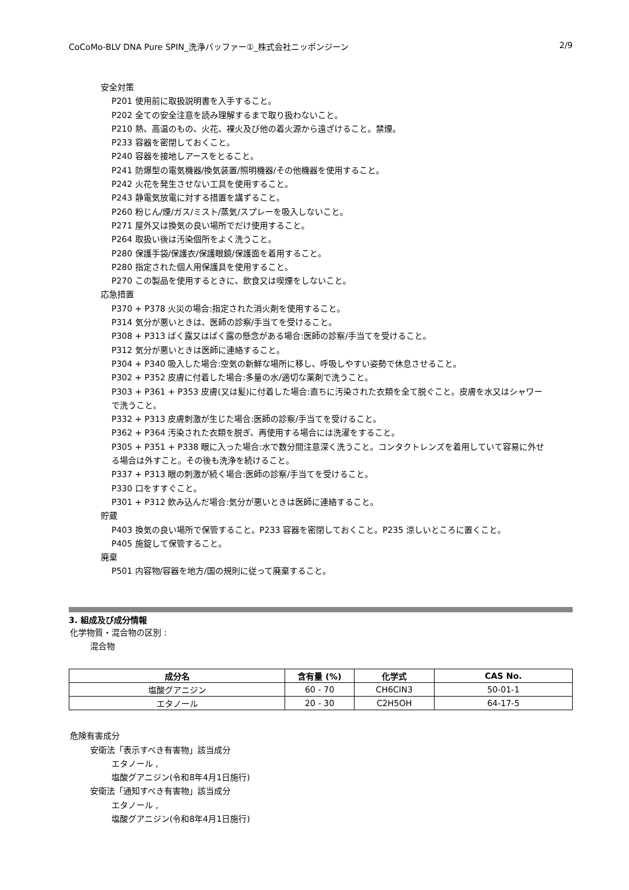CoCoMo-BLV DNA Pure SPIN_洗浄バッファー①_株式会社ニッポンジーン 2/9
安全対策
P201 使用前に取扱説明書を入手すること。
P202 全ての安全注意を読み理解するまで取り扱わないこと。
P210 熱、高温のもの、火花、裸火及び他の着火源から遠ざけること。禁煙。
P233 容器を密閉しておくこと。
P240 容器を接地しアースをとること。
P241 防爆型の電気機器/換気装置/照明機器/その他機器を使用すること。
P242 火花を発生させない工具を使用すること。
P243 静電気放電に対する措置を講ずること。
P260 粉じん/煙/ガス/ミスト/蒸気/スプレーを吸入しないこと。
P271 屋外又は換気の良い場所でだけ使用すること。
P264 取扱い後は汚染個所をよく洗うこと。
P280 保護手袋/保護衣/保護眼鏡/保護面を着用すること。
P280 指定された個人用保護具を使用すること。
P270 この製品を使用するときに、飲食又は喫煙をしないこと。
応急措置
P370 + P378 火災の場合:指定された消火剤を使用すること。
P314 気分が悪いときは、医師の診察/手当てを受けること。
P308 + P313 ばく露又はばく露の懸念がある場合:医師の診察/手当てを受けること。
P312 気分が悪いときは医師に連絡すること。
P304 + P340 吸入した場合:空気の新鮮な場所に移し、呼吸しやすい姿勢で休息させること。
P302 + P352 皮膚に付着した場合:多量の水/適切な薬剤で洗うこと。
P303 + P361 + P353 皮膚(又は髪)に付着した場合:直ちに汚染された衣類を全て脱ぐこと。皮膚を水又はシャワーで洗うこと。
P332 + P313 皮膚刺激が生じた場合:医師の診察/手当てを受けること。
P362 + P364 汚染された衣類を脱ぎ、再使用する場合には洗濯をすること。
P305 + P351 + P338 眼に入った場合:水で数分間注意深く洗うこと。コンタクトレンズを着用していて容易に外せる場合は外すこと。その後も洗浄を続けること。
P337 + P313 眼の刺激が続く場合:医師の診察/手当てを受けること。
P330 口をすすぐこと。
P301 + P312 飲み込んだ場合:気分が悪いときは医師に連絡すること。
貯蔵
P403 換気の良い場所で保管すること。P233 容器を密閉しておくこと。P235 涼しいところに置くこと。
P405 施錠して保管すること。
廃棄
P501 内容物/容器を地方/国の規則に従って廃棄すること。
3. 組成及び成分情報
化学物質・混合物の区別 :
混合物
| 成分名 | 含有量 (%) | 化学式 | CAS No. |
| --- | --- | --- | --- |
| 塩酸グアニジン | 60 - 70 | CH6ClN3 | 50-01-1 |
| エタノール | 20 - 30 | C2H5OH | 64-17-5 |
危険有害成分
安衛法「表示すべき有害物」該当成分
エタノール ,
塩酸グアニジン(令和8年4月1日施行)
安衛法「通知すべき有害物」該当成分
エタノール ,
塩酸グアニジン(令和8年4月1日施行)